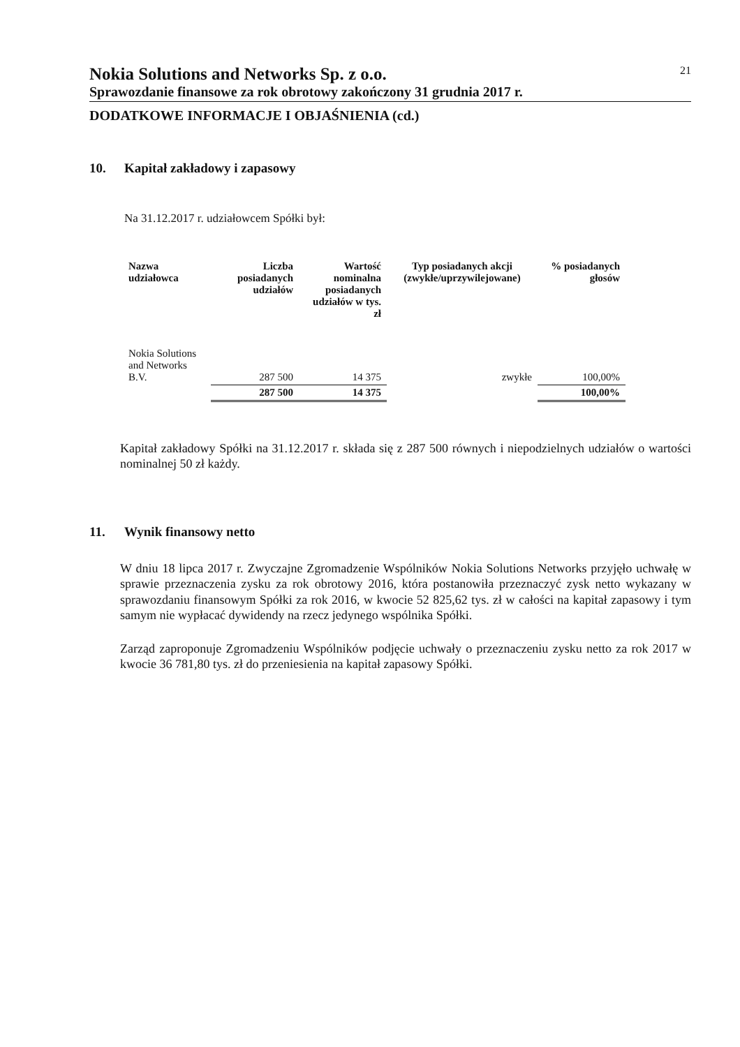Nokia Solutions and Networks Sp. z o.o. 21
Sprawozdanie finansowe za rok obrotowy zakończony 31 grudnia 2017 r.
DODATKOWE INFORMACJE I OBJAŚNIENIA (cd.)
10. Kapitał zakładowy i zapasowy
Na 31.12.2017 r. udziałowcem Spółki był:
| Nazwa udziałowca | Liczba posiadanych udziałów | Wartość nominalna posiadanych udziałów w tys. zł | Typ posiadanych akcji (zwykłe/uprzywilejowane) | % posiadanych głosów |
| --- | --- | --- | --- | --- |
| Nokia Solutions and Networks B.V. | 287 500 | 14 375 | zwykłe | 100,00% |
| | 287 500 | 14 375 | | 100,00% |
Kapitał zakładowy Spółki na 31.12.2017 r. składa się z 287 500 równych i niepodzielnych udziałów o wartości nominalnej 50 zł każdy.
11. Wynik finansowy netto
W dniu 18 lipca 2017 r. Zwyczajne Zgromadzenie Wspólników Nokia Solutions Networks przyjęło uchwałę w sprawie przeznaczenia zysku za rok obrotowy 2016, która postanowiła przeznaczyć zysk netto wykazany w sprawozdaniu finansowym Spółki za rok 2016, w kwocie 52 825,62 tys. zł w całości na kapitał zapasowy i tym samym nie wypłacać dywidendy na rzecz jedynego wspólnika Spółki.
Zarząd zaproponuje Zgromadzeniu Wspólników podjęcie uchwały o przeznaczeniu zysku netto za rok 2017 w kwocie 36 781,80 tys. zł do przeniesienia na kapitał zapasowy Spółki.